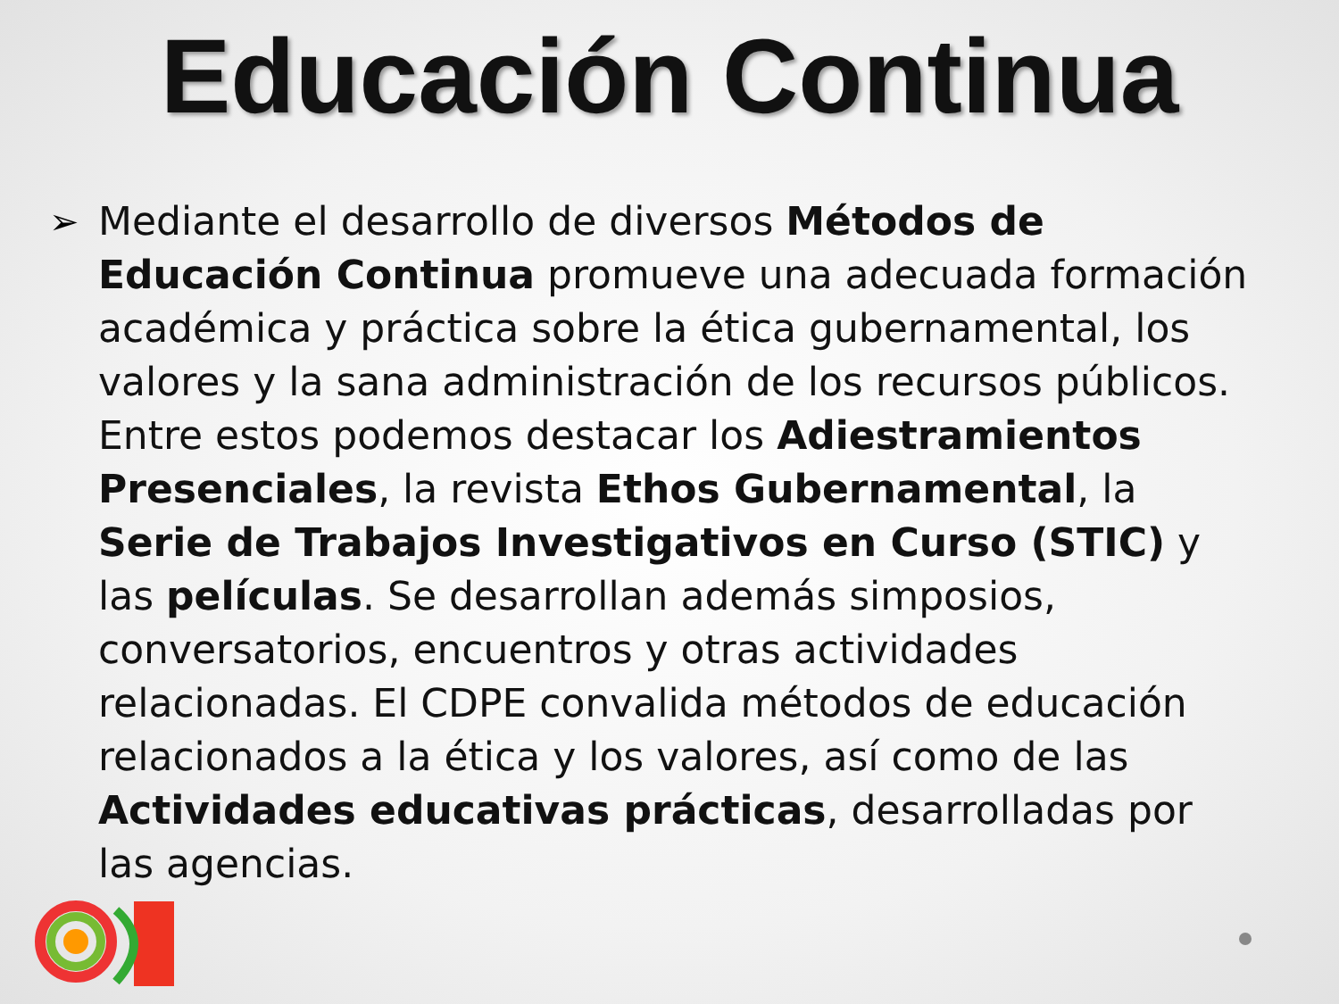Educación Continua
➢ Mediante el desarrollo de diversos Métodos de Educación Continua promueve una adecuada formación académica y práctica sobre la ética gubernamental, los valores y la sana administración de los recursos públicos. Entre estos podemos destacar los Adiestramientos Presenciales, la revista Ethos Gubernamental, la Serie de Trabajos Investigativos en Curso (STIC) y las películas. Se desarrollan además simposios, conversatorios, encuentros y otras actividades relacionadas. El CDPE convalida métodos de educación relacionados a la ética y los valores, así como de las Actividades educativas prácticas, desarrolladas por las agencias.